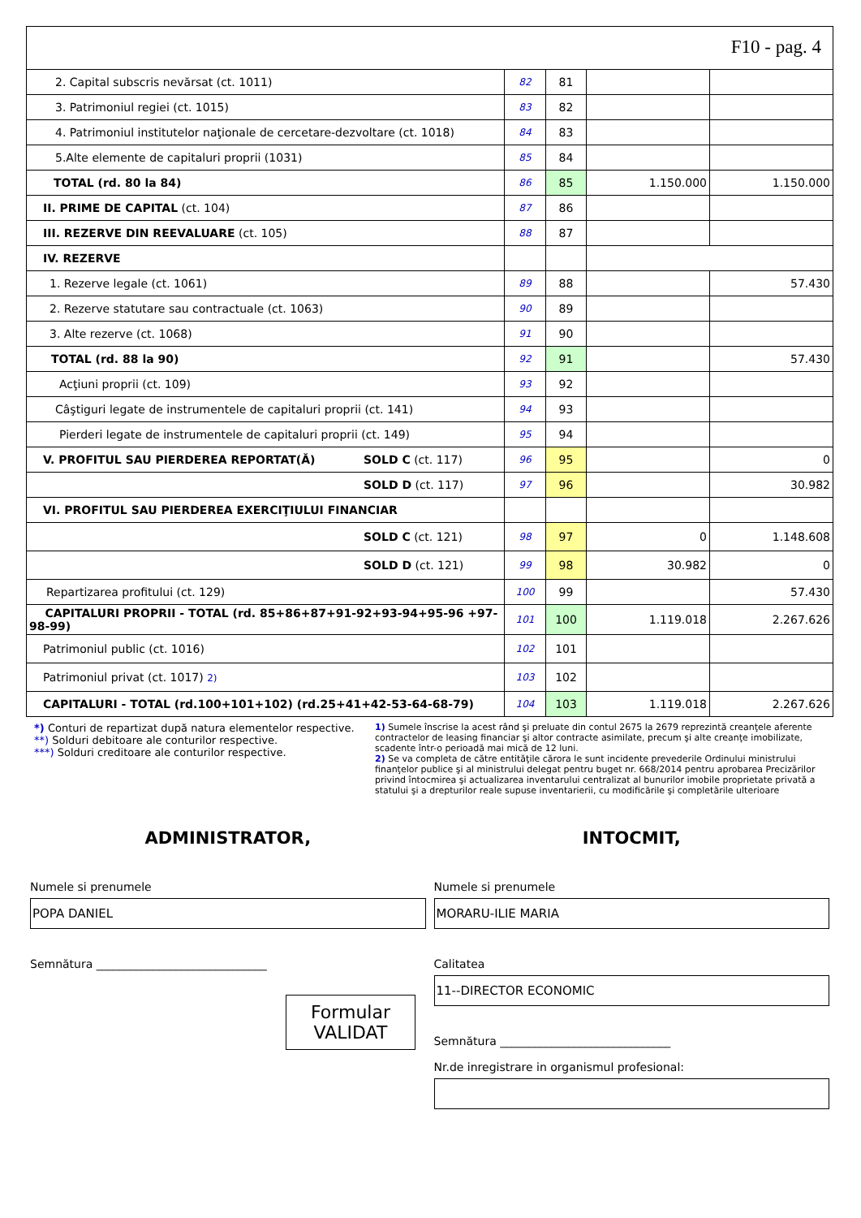F10 - pag. 4
| 2. Capital subscris nevărsat (ct. 1011) | 82 | 81 | | |
| 3. Patrimoniul regiei (ct. 1015) | 83 | 82 | | |
| 4. Patrimoniul institutelor naţionale de cercetare-dezvoltare (ct. 1018) | 84 | 83 | | |
| 5.Alte elemente de capitaluri proprii (1031) | 85 | 84 | | |
| TOTAL (rd. 80 la 84) | 86 | 85 | 1.150.000 | 1.150.000 |
| II. PRIME DE CAPITAL (ct. 104) | 87 | 86 | | |
| III. REZERVE DIN REEVALUARE (ct. 105) | 88 | 87 | | |
| IV. REZERVE | | | | |
| 1. Rezerve legale (ct. 1061) | 89 | 88 | | 57.430 |
| 2. Rezerve statutare sau contractuale (ct. 1063) | 90 | 89 | | |
| 3. Alte rezerve (ct. 1068) | 91 | 90 | | |
| TOTAL (rd. 88 la 90) | 92 | 91 | | 57.430 |
| Acţiuni proprii (ct. 109) | 93 | 92 | | |
| Câştiguri legate de instrumentele de capitaluri proprii (ct. 141) | 94 | 93 | | |
| Pierderi legate de instrumentele de capitaluri proprii (ct. 149) | 95 | 94 | | |
| V. PROFITUL SAU PIERDEREA REPORTAT(Ă) SOLD C (ct. 117) | 96 | 95 | | 0 |
| SOLD D (ct. 117) | 97 | 96 | | 30.982 |
| VI. PROFITUL SAU PIERDEREA EXERCIŢIULUI FINANCIAR | | | | |
| SOLD C (ct. 121) | 98 | 97 | 0 | 1.148.608 |
| SOLD D (ct. 121) | 99 | 98 | 30.982 | 0 |
| Repartizarea profitului (ct. 129) | 100 | 99 | | 57.430 |
| CAPITALURI PROPRII - TOTAL (rd. 85+86+87+91-92+93-94+95-96 +97-98-99) | 101 | 100 | 1.119.018 | 2.267.626 |
| Patrimoniul public (ct. 1016) | 102 | 101 | | |
| Patrimoniul privat (ct. 1017) 2) | 103 | 102 | | |
| CAPITALURI - TOTAL (rd.100+101+102) (rd.25+41+42-53-64-68-79) | 104 | 103 | 1.119.018 | 2.267.626 |
*) Conturi de repartizat după natura elementelor respective.
**) Solduri debitoare ale conturilor respective.
***) Solduri creditoare ale conturilor respective.
1) Sumele înscrise la acest rând şi preluate din contul 2675 la 2679 reprezintă creanţele aferente contractelor de leasing financiar şi altor contracte asimilate, precum şi alte creanţe imobilizate, scadente într-o perioadă mai mică de 12 luni.
2) Se va completa de către entităţile cărora le sunt incidente prevederile Ordinului ministrului finanţelor publice şi al ministrului delegat pentru buget nr. 668/2014 pentru aprobarea Precizărilor privind întocmirea şi actualizarea inventarului centralizat al bunurilor imobile proprietate privată a statului şi a drepturilor reale supuse inventarierii, cu modificările şi completările ulterioare
ADMINISTRATOR,
Numele si prenumele
POPA DANIEL
Semnătura ______________________________
Formular
VALIDAT
INTOCMIT,
Numele si prenumele
MORARU-ILIE MARIA
Calitatea
11--DIRECTOR ECONOMIC
Semnătura ______________________________
Nr.de inregistrare in organismul profesional: